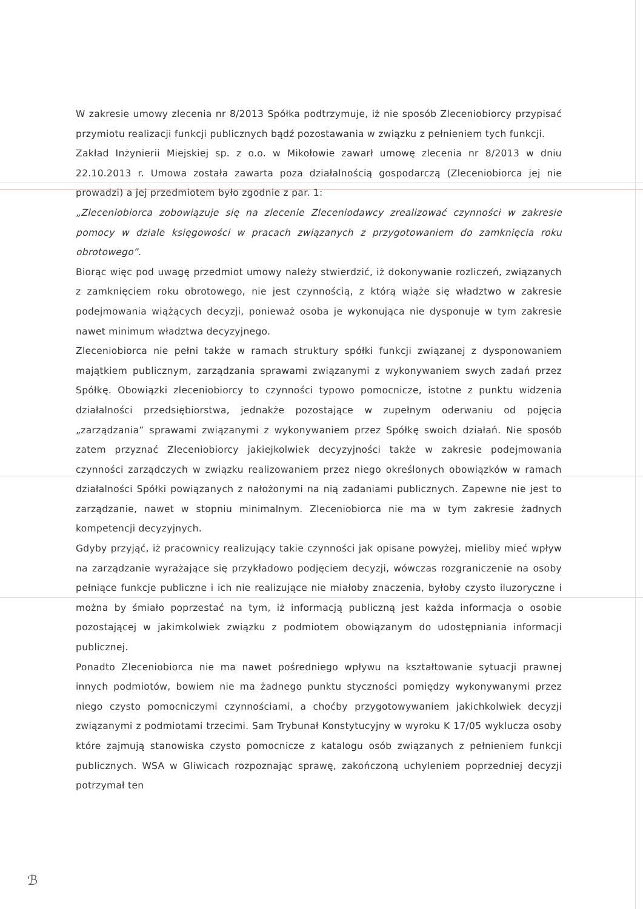W zakresie umowy zlecenia nr 8/2013 Spółka podtrzymuje, iż nie sposób Zleceniobiorcy przypisać przymiotu realizacji funkcji publicznych bądź pozostawania w związku z pełnieniem tych funkcji.
Zakład Inżynierii Miejskiej sp. z o.o. w Mikołowie zawarł umowę zlecenia nr 8/2013 w dniu 22.10.2013 r. Umowa została zawarta poza działalnością gospodarczą (Zleceniobiorca jej nie prowadzi) a jej przedmiotem było zgodnie z par. 1:
„Zleceniobiorca zobowiązuje się na zlecenie Zleceniodawcy zrealizować czynności w zakresie pomocy w dziale księgowości w pracach związanych z przygotowaniem do zamknięcia roku obrotowego”.
Biorąc więc pod uwagę przedmiot umowy należy stwierdzić, iż dokonywanie rozliczeń, związanych z zamknięciem roku obrotowego, nie jest czynnością, z którą wiąże się władztwo w zakresie podejmowania wiążących decyzji, ponieważ osoba je wykonująca nie dysponuje w tym zakresie nawet minimum władztwa decyzyjnego.
Zleceniobiorca nie pełni także w ramach struktury spółki funkcji związanej z dysponowaniem majątkiem publicznym, zarządzania sprawami związanymi z wykonywaniem swych zadań przez Spółkę. Obowiązki zleceniobiorcy to czynności typowo pomocnicze, istotne z punktu widzenia działalności przedsiębiorstwa, jednakże pozostające w zupełnym oderwaniu od pojęcia „zarządzania” sprawami związanymi z wykonywaniem przez Spółkę swoich działań. Nie sposób zatem przyznać Zleceniobiorcy jakiejkolwiek decyzyjności także w zakresie podejmowania czynności zarządczych w związku realizowaniem przez niego określonych obowiązków w ramach działalności Spółki powiązanych z nałożonymi na nią zadaniami publicznych. Zapewne nie jest to zarządzanie, nawet w stopniu minimalnym. Zleceniobiorca nie ma w tym zakresie żadnych kompetencji decyzyjnych.
Gdyby przyjąć, iż pracownicy realizujący takie czynności jak opisane powyżej, mieliby mieć wpływ na zarządzanie wyrażające się przykładowo podjęciem decyzji, wówczas rozgraniczenie na osoby pełniące funkcje publiczne i ich nie realizujące nie miałoby znaczenia, byłoby czysto iluzoryczne i można by śmiało poprzestać na tym, iż informacją publiczną jest każda informacja o osobie pozostającej w jakimkolwiek związku z podmiotem obowiązanym do udostępniania informacji publicznej.
Ponadto Zleceniobiorca nie ma nawet pośredniego wpływu na kształtowanie sytuacji prawnej innych podmiotów, bowiem nie ma żadnego punktu styczności pomiędzy wykonywanymi przez niego czysto pomocniczymi czynnościami, a choćby przygotowywaniem jakichkolwiek decyzji związanymi z podmiotami trzecimi. Sam Trybunał Konstytucyjny w wyroku K 17/05 wyklucza osoby które zajmują stanowiska czysto pomocnicze z katalogu osób związanych z pełnieniem funkcji publicznych. WSA w Gliwicach rozpoznając sprawę, zakończoną uchyleniem poprzedniej decyzji potrzymał ten
ℬ